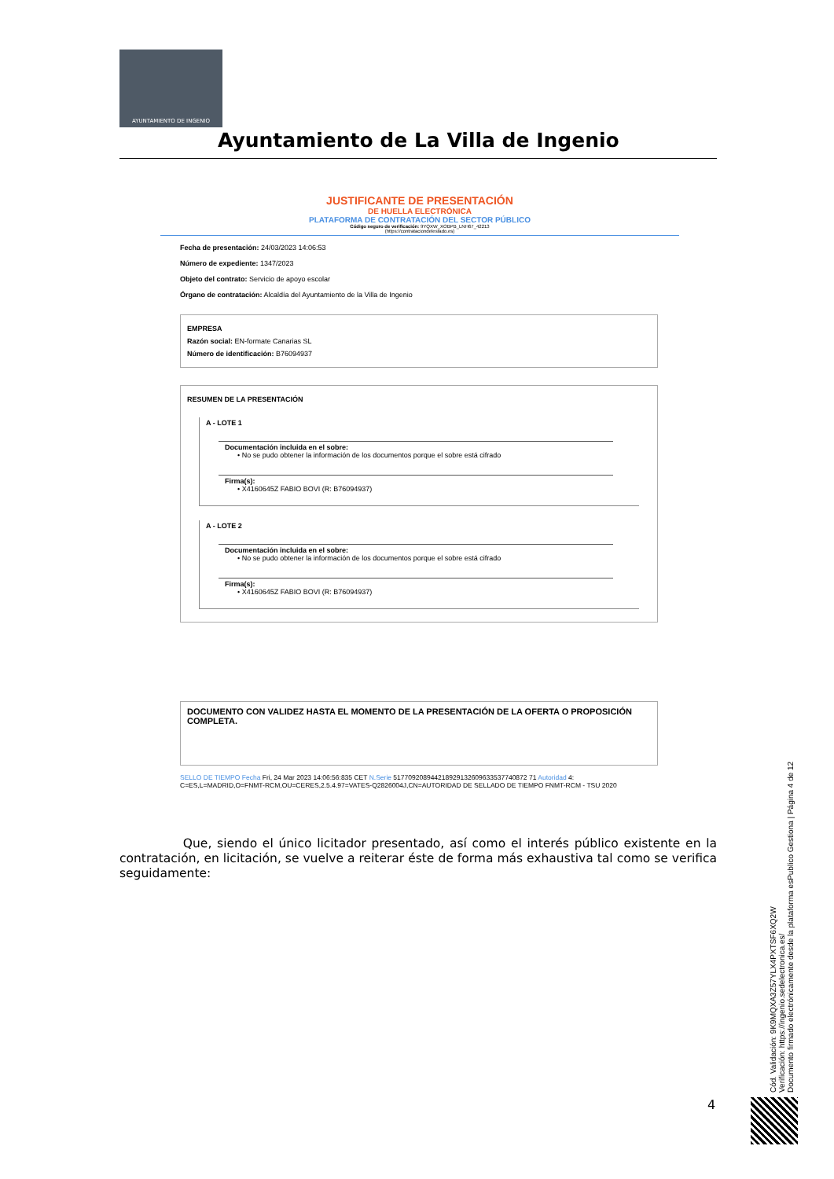AYUNTAMIENTO DE INGENIO
Ayuntamiento de La Villa de Ingenio
JUSTIFICANTE DE PRESENTACIÓN
DE HUELLA ELECTRÓNICA
PLATAFORMA DE CONTRATACIÓN DEL SECTOR PÚBLICO
Código seguro de verificación: 9YQXW_XOBPB_LNH67_42213
(https://contrataciondelestado.es)
Fecha de presentación: 24/03/2023 14:06:53
Número de expediente: 1347/2023
Objeto del contrato: Servicio de apoyo escolar
Órgano de contratación: Alcaldía del Ayuntamiento de la Villa de Ingenio
EMPRESA
Razón social: EN-formate Canarias SL
Número de identificación: B76094937
RESUMEN DE LA PRESENTACIÓN
A - LOTE 1
Documentación incluida en el sobre:
• No se pudo obtener la información de los documentos porque el sobre está cifrado
Firma(s):
• X4160645Z FABIO BOVI (R: B76094937)
A - LOTE 2
Documentación incluida en el sobre:
• No se pudo obtener la información de los documentos porque el sobre está cifrado
Firma(s):
• X4160645Z FABIO BOVI (R: B76094937)
DOCUMENTO CON VALIDEZ HASTA EL MOMENTO DE LA PRESENTACIÓN DE LA OFERTA O PROPOSICIÓN COMPLETA.
SELLO DE TIEMPO Fecha Fri, 24 Mar 2023 14:06:56:835 CET N.Serie 517709208944218929132609633537740872 71 Autoridad 4: C=ES,L=MADRID,O=FNMT-RCM,OU=CERES,2.5.4.97=VATES-Q2826004J,CN=AUTORIDAD DE SELLADO DE TIEMPO FNMT-RCM - TSU 2020
Que, siendo el único licitador presentado, así como el interés público existente en la contratación, en licitación, se vuelve a reiterar éste de forma más exhaustiva tal como se verifica seguidamente:
Cód. Validación: 9K9MQXA3Z57YLX4PXTSF6XQ2W
Verificación: https://ingenio.sedelectronica.es/
Documento firmado electrónicamente desde la plataforma esPublico Gestiona | Página 4 de 12
4